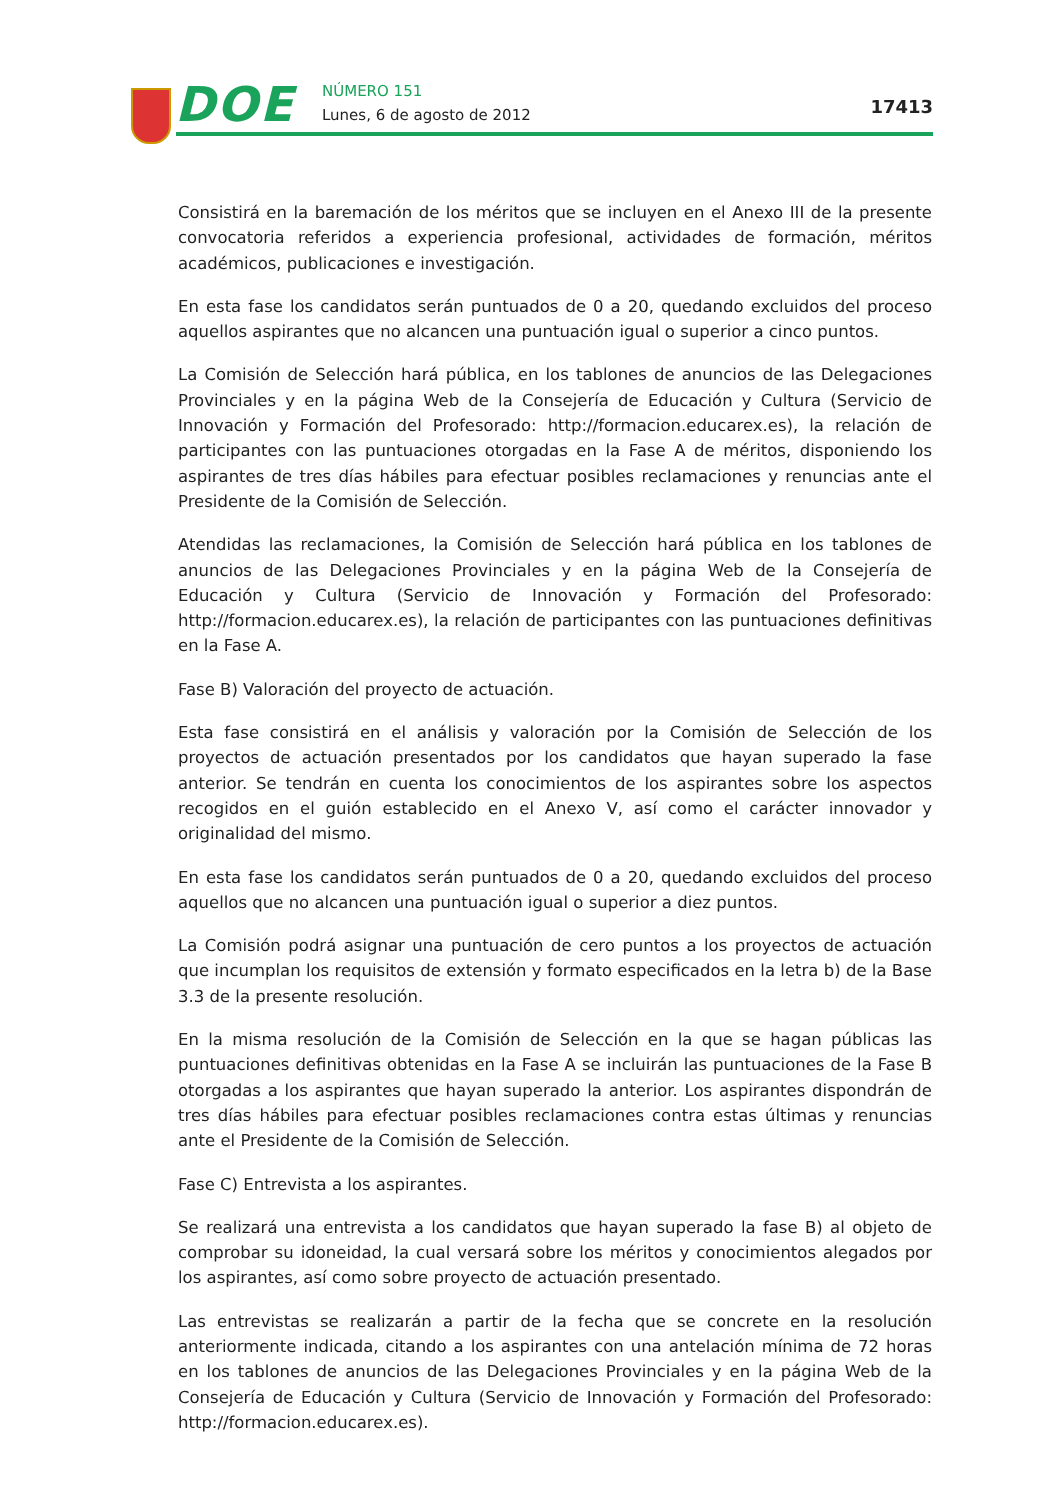DOE NÚMERO 151
Lunes, 6 de agosto de 2012 17413
Consistirá en la baremación de los méritos que se incluyen en el Anexo III de la presente convocatoria referidos a experiencia profesional, actividades de formación, méritos académicos, publicaciones e investigación.
En esta fase los candidatos serán puntuados de 0 a 20, quedando excluidos del proceso aquellos aspirantes que no alcancen una puntuación igual o superior a cinco puntos.
La Comisión de Selección hará pública, en los tablones de anuncios de las Delegaciones Provinciales y en la página Web de la Consejería de Educación y Cultura (Servicio de Innovación y Formación del Profesorado: http://formacion.educarex.es), la relación de participantes con las puntuaciones otorgadas en la Fase A de méritos, disponiendo los aspirantes de tres días hábiles para efectuar posibles reclamaciones y renuncias ante el Presidente de la Comisión de Selección.
Atendidas las reclamaciones, la Comisión de Selección hará pública en los tablones de anuncios de las Delegaciones Provinciales y en la página Web de la Consejería de Educación y Cultura (Servicio de Innovación y Formación del Profesorado: http://formacion.educarex.es), la relación de participantes con las puntuaciones definitivas en la Fase A.
Fase B) Valoración del proyecto de actuación.
Esta fase consistirá en el análisis y valoración por la Comisión de Selección de los proyectos de actuación presentados por los candidatos que hayan superado la fase anterior. Se tendrán en cuenta los conocimientos de los aspirantes sobre los aspectos recogidos en el guión establecido en el Anexo V, así como el carácter innovador y originalidad del mismo.
En esta fase los candidatos serán puntuados de 0 a 20, quedando excluidos del proceso aquellos que no alcancen una puntuación igual o superior a diez puntos.
La Comisión podrá asignar una puntuación de cero puntos a los proyectos de actuación que incumplan los requisitos de extensión y formato especificados en la letra b) de la Base 3.3 de la presente resolución.
En la misma resolución de la Comisión de Selección en la que se hagan públicas las puntuaciones definitivas obtenidas en la Fase A se incluirán las puntuaciones de la Fase B otorgadas a los aspirantes que hayan superado la anterior. Los aspirantes dispondrán de tres días hábiles para efectuar posibles reclamaciones contra estas últimas y renuncias ante el Presidente de la Comisión de Selección.
Fase C) Entrevista a los aspirantes.
Se realizará una entrevista a los candidatos que hayan superado la fase B) al objeto de comprobar su idoneidad, la cual versará sobre los méritos y conocimientos alegados por los aspirantes, así como sobre proyecto de actuación presentado.
Las entrevistas se realizarán a partir de la fecha que se concrete en la resolución anteriormente indicada, citando a los aspirantes con una antelación mínima de 72 horas en los tablones de anuncios de las Delegaciones Provinciales y en la página Web de la Consejería de Educación y Cultura (Servicio de Innovación y Formación del Profesorado: http://formacion.educarex.es).